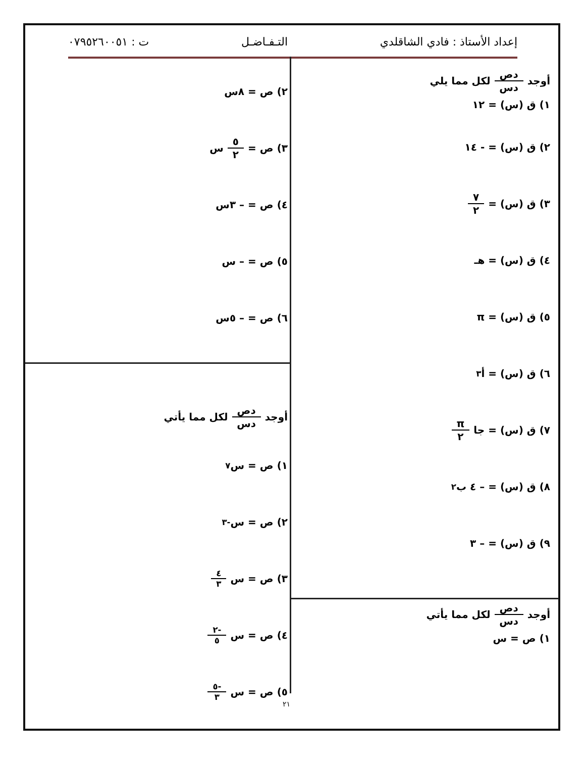إعداد الأستاذ : فادي الشاقلدي التـفـاضـل ت : ٠٧٩٥٢٦٠٠٥١
أوجد دص دس لكل مما يلي
١) ق (س) = ١٢
٢) ق (س) = - ١٤
٣) ق (س) = ٧ ٢
٤) ق (س) = هـ
٥) ق (س) = π
٦) ق (س) = أ<sup>٣</sup>
٧) ق (س) = جا π ٢
٨) ق (س) = – ٤ ب<sup>٢</sup>
٩) ق (س) = – ٣
أوجد دص دس لكل مما يأتي
١) ص = س
٢) ص = ٨س
٣) ص = ٥ ٢ س
٤) ص = – ٣س
٥) ص = – س
٦) ص = – ٥س
أوجد دص دس لكل مما يأتي
١) ص = س<sup>٧</sup>
٢) ص = س<sup>-٣</sup>
٣) ص = س<sup>٤ ٣</sup>
٤) ص = س<sup>-٢ ٥</sup>
٥) ص = س<sup>-٥ ٣</sup>
٢١